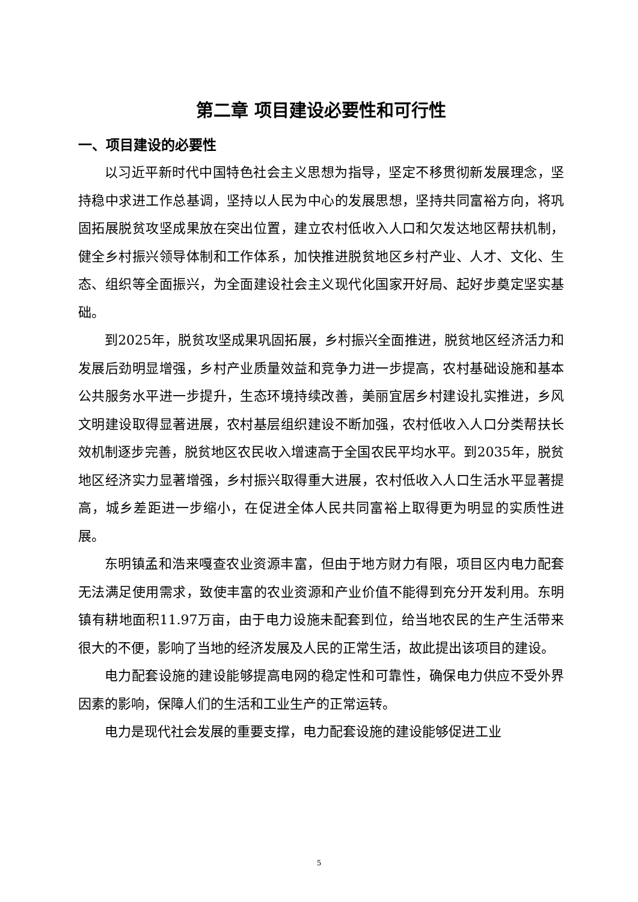第二章 项目建设必要性和可行性
一、项目建设的必要性
以习近平新时代中国特色社会主义思想为指导，坚定不移贯彻新发展理念，坚持稳中求进工作总基调，坚持以人民为中心的发展思想，坚持共同富裕方向，将巩固拓展脱贫攻坚成果放在突出位置，建立农村低收入人口和欠发达地区帮扶机制，健全乡村振兴领导体制和工作体系，加快推进脱贫地区乡村产业、人才、文化、生态、组织等全面振兴，为全面建设社会主义现代化国家开好局、起好步奠定坚实基础。
到2025年，脱贫攻坚成果巩固拓展，乡村振兴全面推进，脱贫地区经济活力和发展后劲明显增强，乡村产业质量效益和竞争力进一步提高，农村基础设施和基本公共服务水平进一步提升，生态环境持续改善，美丽宜居乡村建设扎实推进，乡风文明建设取得显著进展，农村基层组织建设不断加强，农村低收入人口分类帮扶长效机制逐步完善，脱贫地区农民收入增速高于全国农民平均水平。到2035年，脱贫地区经济实力显著增强，乡村振兴取得重大进展，农村低收入人口生活水平显著提高，城乡差距进一步缩小，在促进全体人民共同富裕上取得更为明显的实质性进展。
东明镇孟和浩来嘎查农业资源丰富，但由于地方财力有限，项目区内电力配套无法满足使用需求，致使丰富的农业资源和产业价值不能得到充分开发利用。东明镇有耕地面积11.97万亩，由于电力设施未配套到位，给当地农民的生产生活带来很大的不便，影响了当地的经济发展及人民的正常生活，故此提出该项目的建设。
电力配套设施的建设能够提高电网的稳定性和可靠性，确保电力供应不受外界因素的影响，保障人们的生活和工业生产的正常运转。
电力是现代社会发展的重要支撑，电力配套设施的建设能够促进工业
5